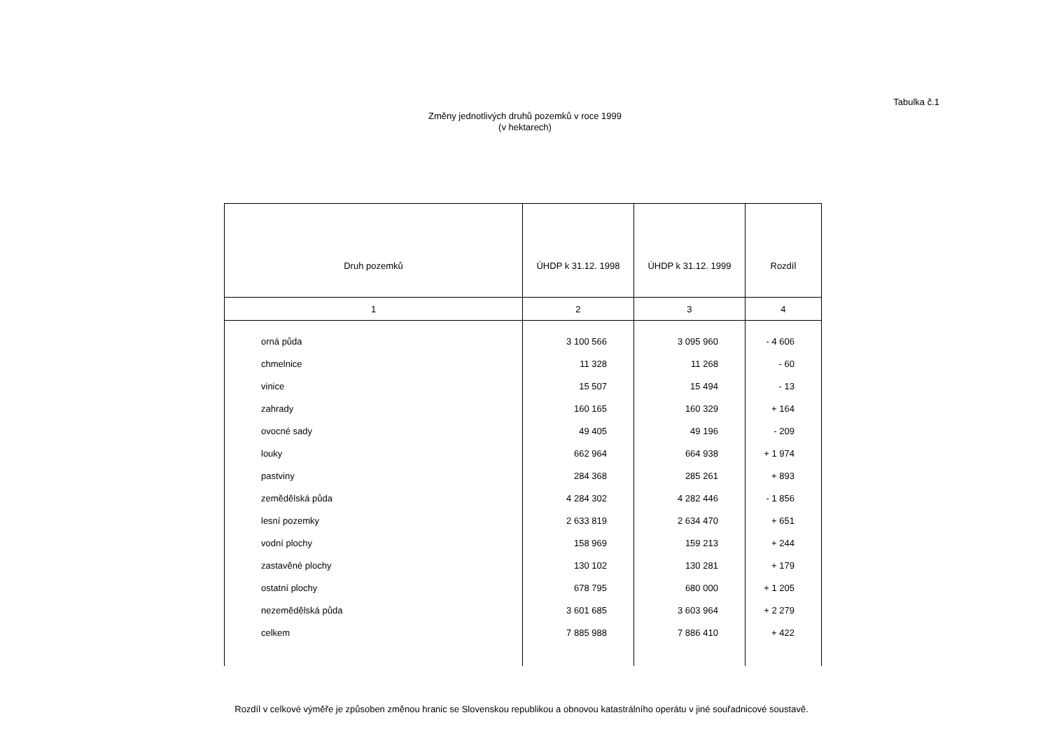Tabulka č.1
Změny jednotlivých druhů pozemků v roce 1999
(v hektarech)
| Druh pozemků | ÚHDP k 31.12. 1998 | ÚHDP k 31.12. 1999 | Rozdíl |
| --- | --- | --- | --- |
| 1 | 2 | 3 | 4 |
| orná půda | 3 100 566 | 3 095 960 | - 4 606 |
| chmelnice | 11 328 | 11 268 | - 60 |
| vinice | 15 507 | 15 494 | - 13 |
| zahrady | 160 165 | 160 329 | + 164 |
| ovocné sady | 49 405 | 49 196 | - 209 |
| louky | 662 964 | 664 938 | + 1 974 |
| pastviny | 284 368 | 285 261 | + 893 |
| zemědělská půda | 4 284 302 | 4 282 446 | - 1 856 |
| lesní pozemky | 2 633 819 | 2 634 470 | + 651 |
| vodní plochy | 158 969 | 159 213 | + 244 |
| zastavěné plochy | 130 102 | 130 281 | + 179 |
| ostatní plochy | 678 795 | 680 000 | + 1 205 |
| nezemědělská půda | 3 601 685 | 3 603 964 | + 2 279 |
| celkem | 7 885 988 | 7 886 410 | + 422 |
Rozdíl v celkové výměře je způsoben změnou hranic se Slovenskou republikou a obnovou katastrálního operátu v jiné souřadnicové soustavě.